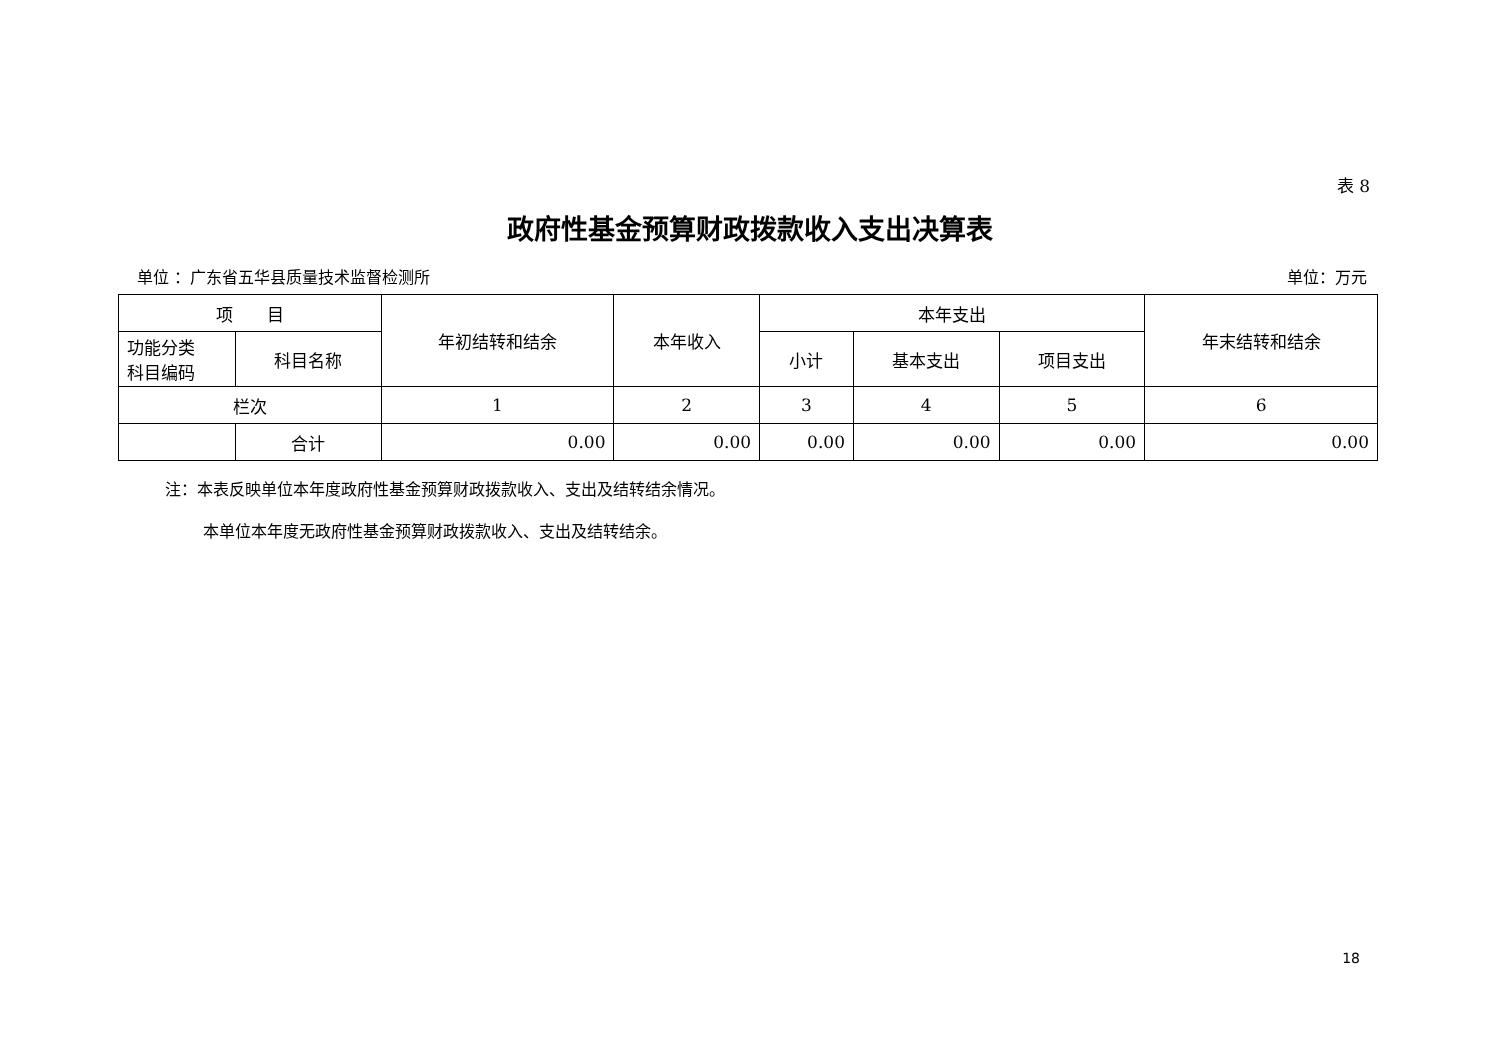表 8
政府性基金预算财政拨款收入支出决算表
单位 ：广东省五华县质量技术监督检测所 单位：万元
| 项 目 | | 年初结转和结余 | 本年收入 | 本年支出 | | | 年末结转和结余 |
| --- | --- | --- | --- | --- | --- | --- | --- |
| 功能分类 科目编码 | 科目名称 | | | 小计 | 基本支出 | 项目支出 | |
| 栏次 | | 1 | 2 | 3 | 4 | 5 | 6 |
| | 合计 | 0.00 | 0.00 | 0.00 | 0.00 | 0.00 | 0.00 |
注：本表反映单位本年度政府性基金预算财政拨款收入、支出及结转结余情况。
本单位本年度无政府性基金预算财政拨款收入、支出及结转结余。
18